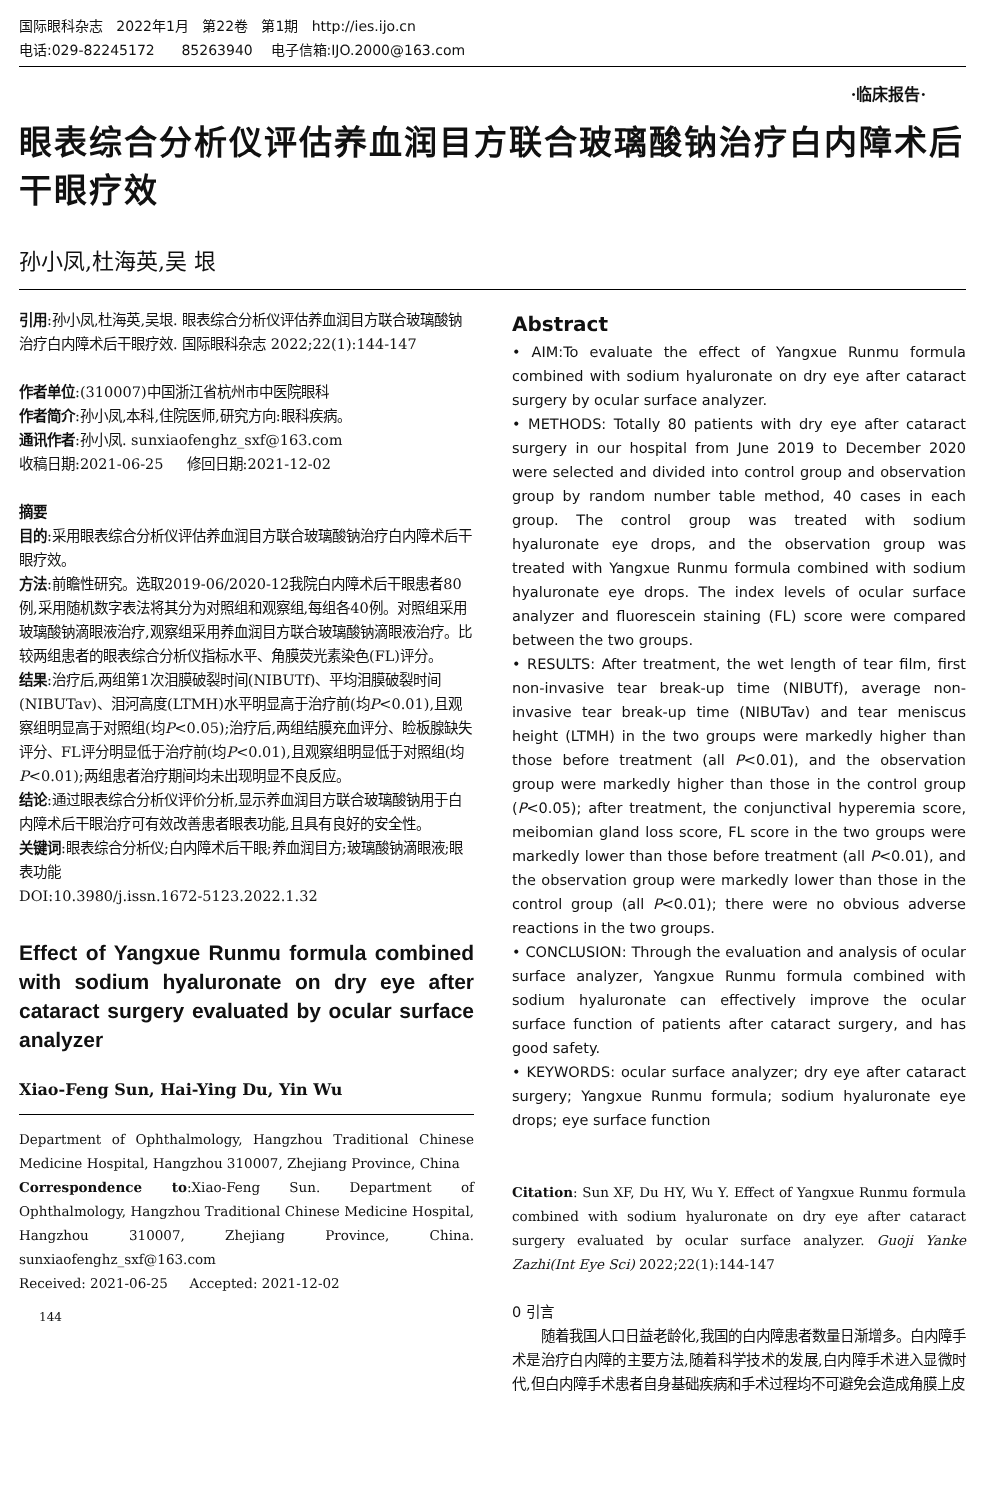国际眼科杂志 2022年1月 第22卷 第1期 http://ies.ijo.cn
电话:029-82245172 85263940 电子信箱:IJO.2000@163.com
·临床报告·
眼表综合分析仪评估养血润目方联合玻璃酸钠治疗白内障术后干眼疗效
孙小凤,杜海英,吴 垠
引用:孙小凤,杜海英,吴垠. 眼表综合分析仪评估养血润目方联合玻璃酸钠治疗白内障术后干眼疗效. 国际眼科杂志 2022;22(1):144-147
作者单位:(310007)中国浙江省杭州市中医院眼科
作者简介:孙小凤,本科,住院医师,研究方向:眼科疾病。
通讯作者:孙小凤. sunxiaofenghz_sxf@163.com
收稿日期:2021-06-25 修回日期:2021-12-02
摘要
目的:采用眼表综合分析仪评估养血润目方联合玻璃酸钠治疗白内障术后干眼疗效。
方法:前瞻性研究。选取2019-06/2020-12我院白内障术后干眼患者80例,采用随机数字表法将其分为对照组和观察组,每组各40例。对照组采用玻璃酸钠滴眼液治疗,观察组采用养血润目方联合玻璃酸钠滴眼液治疗。比较两组患者的眼表综合分析仪指标水平、角膜荧光素染色(FL)评分。
结果:治疗后,两组第1次泪膜破裂时间(NIBUTf)、平均泪膜破裂时间(NIBUTav)、泪河高度(LTMH)水平明显高于治疗前(均P<0.01),且观察组明显高于对照组(均P<0.05);治疗后,两组结膜充血评分、睑板腺缺失评分、FL评分明显低于治疗前(均P<0.01),且观察组明显低于对照组(均P<0.01);两组患者治疗期间均未出现明显不良反应。
结论:通过眼表综合分析仪评价分析,显示养血润目方联合玻璃酸钠用于白内障术后干眼治疗可有效改善患者眼表功能,且具有良好的安全性。
关键词:眼表综合分析仪;白内障术后干眼;养血润目方;玻璃酸钠滴眼液;眼表功能
DOI:10.3980/j.issn.1672-5123.2022.1.32
Effect of Yangxue Runmu formula combined with sodium hyaluronate on dry eye after cataract surgery evaluated by ocular surface analyzer
Xiao-Feng Sun, Hai-Ying Du, Yin Wu
Department of Ophthalmology, Hangzhou Traditional Chinese Medicine Hospital, Hangzhou 310007, Zhejiang Province, China
Correspondence to:Xiao-Feng Sun. Department of Ophthalmology, Hangzhou Traditional Chinese Medicine Hospital, Hangzhou 310007, Zhejiang Province, China. sunxiaofenghz_sxf@163.com
Received: 2021-06-25 Accepted: 2021-12-02
144
Abstract
• AIM:To evaluate the effect of Yangxue Runmu formula combined with sodium hyaluronate on dry eye after cataract surgery by ocular surface analyzer.
• METHODS: Totally 80 patients with dry eye after cataract surgery in our hospital from June 2019 to December 2020 were selected and divided into control group and observation group by random number table method, 40 cases in each group. The control group was treated with sodium hyaluronate eye drops, and the observation group was treated with Yangxue Runmu formula combined with sodium hyaluronate eye drops. The index levels of ocular surface analyzer and fluorescein staining (FL) score were compared between the two groups.
• RESULTS: After treatment, the wet length of tear film, first non-invasive tear break-up time (NIBUTf), average non-invasive tear break-up time (NIBUTav) and tear meniscus height (LTMH) in the two groups were markedly higher than those before treatment (all P<0.01), and the observation group were markedly higher than those in the control group (P<0.05); after treatment, the conjunctival hyperemia score, meibomian gland loss score, FL score in the two groups were markedly lower than those before treatment (all P<0.01), and the observation group were markedly lower than those in the control group (all P<0.01); there were no obvious adverse reactions in the two groups.
• CONCLUSION: Through the evaluation and analysis of ocular surface analyzer, Yangxue Runmu formula combined with sodium hyaluronate can effectively improve the ocular surface function of patients after cataract surgery, and has good safety.
• KEYWORDS: ocular surface analyzer; dry eye after cataract surgery; Yangxue Runmu formula; sodium hyaluronate eye drops; eye surface function
Citation: Sun XF, Du HY, Wu Y. Effect of Yangxue Runmu formula combined with sodium hyaluronate on dry eye after cataract surgery evaluated by ocular surface analyzer. Guoji Yanke Zazhi(Int Eye Sci) 2022;22(1):144-147
0 引言
随着我国人口日益老龄化,我国的白内障患者数量日渐增多。白内障手术是治疗白内障的主要方法,随着科学技术的发展,白内障手术进入显微时代,但白内障手术患者自身基础疾病和手术过程均不可避免会造成角膜上皮